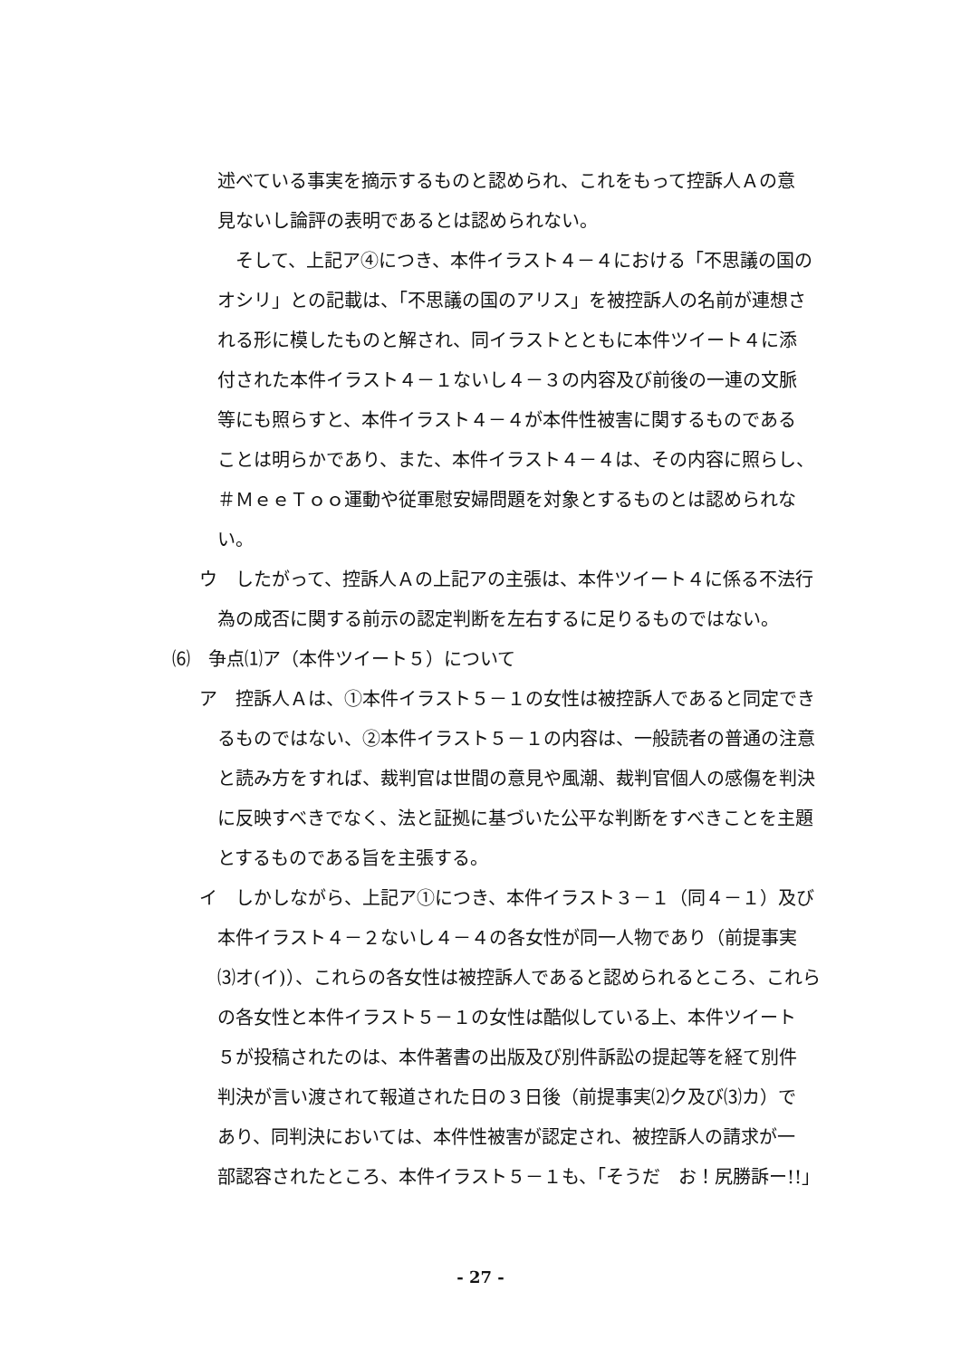述べている事実を摘示するものと認められ、これをもって控訴人Ａの意
見ないし論評の表明であるとは認められない。
　そして、上記ア④につき、本件イラスト４－４における「不思議の国の
オシリ」との記載は、「不思議の国のアリス」を被控訴人の名前が連想さ
れる形に模したものと解され、同イラストとともに本件ツイート４に添
付された本件イラスト４－１ないし４－３の内容及び前後の一連の文脈
等にも照らすと、本件イラスト４－４が本件性被害に関するものである
ことは明らかであり、また、本件イラスト４－４は、その内容に照らし、
＃ＭｅｅＴｏｏ運動や従軍慰安婦問題を対象とするものとは認められな
い。
ウ　したがって、控訴人Ａの上記アの主張は、本件ツイート４に係る不法行
為の成否に関する前示の認定判断を左右するに足りるものではない。
⑹　争点⑴ア（本件ツイート５）について
ア　控訴人Ａは、①本件イラスト５－１の女性は被控訴人であると同定でき
るものではない、②本件イラスト５－１の内容は、一般読者の普通の注意
と読み方をすれば、裁判官は世間の意見や風潮、裁判官個人の感傷を判決
に反映すべきでなく、法と証拠に基づいた公平な判断をすべきことを主題
とするものである旨を主張する。
イ　しかしながら、上記ア①につき、本件イラスト３－１（同４－１）及び
本件イラスト４－２ないし４－４の各女性が同一人物であり（前提事実
⑶オ(イ)）、これらの各女性は被控訴人であると認められるところ、これら
の各女性と本件イラスト５－１の女性は酷似している上、本件ツイート
５が投稿されたのは、本件著書の出版及び別件訴訟の提起等を経て別件
判決が言い渡されて報道された日の３日後（前提事実⑵ク及び⑶カ）で
あり、同判決においては、本件性被害が認定され、被控訴人の請求が一
部認容されたところ、本件イラスト５－１も、「そうだ　お！尻勝訴ー!!」
- 27 -